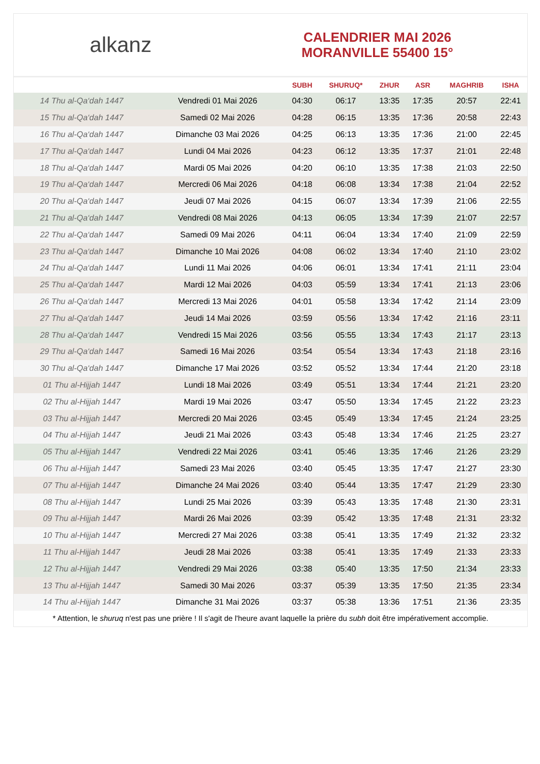alkanz
CALENDRIER MAI 2026
MORANVILLE 55400 15°
| | | SUBH | SHURUQ* | ZHUR | ASR | MAGHRIB | ISHA |
| --- | --- | --- | --- | --- | --- | --- | --- |
| 14 Thu al-Qa‘dah 1447 | Vendredi 01 Mai 2026 | 04:30 | 06:17 | 13:35 | 17:35 | 20:57 | 22:41 |
| 15 Thu al-Qa‘dah 1447 | Samedi 02 Mai 2026 | 04:28 | 06:15 | 13:35 | 17:36 | 20:58 | 22:43 |
| 16 Thu al-Qa‘dah 1447 | Dimanche 03 Mai 2026 | 04:25 | 06:13 | 13:35 | 17:36 | 21:00 | 22:45 |
| 17 Thu al-Qa‘dah 1447 | Lundi 04 Mai 2026 | 04:23 | 06:12 | 13:35 | 17:37 | 21:01 | 22:48 |
| 18 Thu al-Qa‘dah 1447 | Mardi 05 Mai 2026 | 04:20 | 06:10 | 13:35 | 17:38 | 21:03 | 22:50 |
| 19 Thu al-Qa‘dah 1447 | Mercredi 06 Mai 2026 | 04:18 | 06:08 | 13:34 | 17:38 | 21:04 | 22:52 |
| 20 Thu al-Qa‘dah 1447 | Jeudi 07 Mai 2026 | 04:15 | 06:07 | 13:34 | 17:39 | 21:06 | 22:55 |
| 21 Thu al-Qa‘dah 1447 | Vendredi 08 Mai 2026 | 04:13 | 06:05 | 13:34 | 17:39 | 21:07 | 22:57 |
| 22 Thu al-Qa‘dah 1447 | Samedi 09 Mai 2026 | 04:11 | 06:04 | 13:34 | 17:40 | 21:09 | 22:59 |
| 23 Thu al-Qa‘dah 1447 | Dimanche 10 Mai 2026 | 04:08 | 06:02 | 13:34 | 17:40 | 21:10 | 23:02 |
| 24 Thu al-Qa‘dah 1447 | Lundi 11 Mai 2026 | 04:06 | 06:01 | 13:34 | 17:41 | 21:11 | 23:04 |
| 25 Thu al-Qa‘dah 1447 | Mardi 12 Mai 2026 | 04:03 | 05:59 | 13:34 | 17:41 | 21:13 | 23:06 |
| 26 Thu al-Qa‘dah 1447 | Mercredi 13 Mai 2026 | 04:01 | 05:58 | 13:34 | 17:42 | 21:14 | 23:09 |
| 27 Thu al-Qa‘dah 1447 | Jeudi 14 Mai 2026 | 03:59 | 05:56 | 13:34 | 17:42 | 21:16 | 23:11 |
| 28 Thu al-Qa‘dah 1447 | Vendredi 15 Mai 2026 | 03:56 | 05:55 | 13:34 | 17:43 | 21:17 | 23:13 |
| 29 Thu al-Qa‘dah 1447 | Samedi 16 Mai 2026 | 03:54 | 05:54 | 13:34 | 17:43 | 21:18 | 23:16 |
| 30 Thu al-Qa‘dah 1447 | Dimanche 17 Mai 2026 | 03:52 | 05:52 | 13:34 | 17:44 | 21:20 | 23:18 |
| 01 Thu al-Hijjah 1447 | Lundi 18 Mai 2026 | 03:49 | 05:51 | 13:34 | 17:44 | 21:21 | 23:20 |
| 02 Thu al-Hijjah 1447 | Mardi 19 Mai 2026 | 03:47 | 05:50 | 13:34 | 17:45 | 21:22 | 23:23 |
| 03 Thu al-Hijjah 1447 | Mercredi 20 Mai 2026 | 03:45 | 05:49 | 13:34 | 17:45 | 21:24 | 23:25 |
| 04 Thu al-Hijjah 1447 | Jeudi 21 Mai 2026 | 03:43 | 05:48 | 13:34 | 17:46 | 21:25 | 23:27 |
| 05 Thu al-Hijjah 1447 | Vendredi 22 Mai 2026 | 03:41 | 05:46 | 13:35 | 17:46 | 21:26 | 23:29 |
| 06 Thu al-Hijjah 1447 | Samedi 23 Mai 2026 | 03:40 | 05:45 | 13:35 | 17:47 | 21:27 | 23:30 |
| 07 Thu al-Hijjah 1447 | Dimanche 24 Mai 2026 | 03:40 | 05:44 | 13:35 | 17:47 | 21:29 | 23:30 |
| 08 Thu al-Hijjah 1447 | Lundi 25 Mai 2026 | 03:39 | 05:43 | 13:35 | 17:48 | 21:30 | 23:31 |
| 09 Thu al-Hijjah 1447 | Mardi 26 Mai 2026 | 03:39 | 05:42 | 13:35 | 17:48 | 21:31 | 23:32 |
| 10 Thu al-Hijjah 1447 | Mercredi 27 Mai 2026 | 03:38 | 05:41 | 13:35 | 17:49 | 21:32 | 23:32 |
| 11 Thu al-Hijjah 1447 | Jeudi 28 Mai 2026 | 03:38 | 05:41 | 13:35 | 17:49 | 21:33 | 23:33 |
| 12 Thu al-Hijjah 1447 | Vendredi 29 Mai 2026 | 03:38 | 05:40 | 13:35 | 17:50 | 21:34 | 23:33 |
| 13 Thu al-Hijjah 1447 | Samedi 30 Mai 2026 | 03:37 | 05:39 | 13:35 | 17:50 | 21:35 | 23:34 |
| 14 Thu al-Hijjah 1447 | Dimanche 31 Mai 2026 | 03:37 | 05:38 | 13:36 | 17:51 | 21:36 | 23:35 |
* Attention, le shuruq n'est pas une prière ! Il s'agit de l'heure avant laquelle la prière du subh doit être impérativement accomplie.